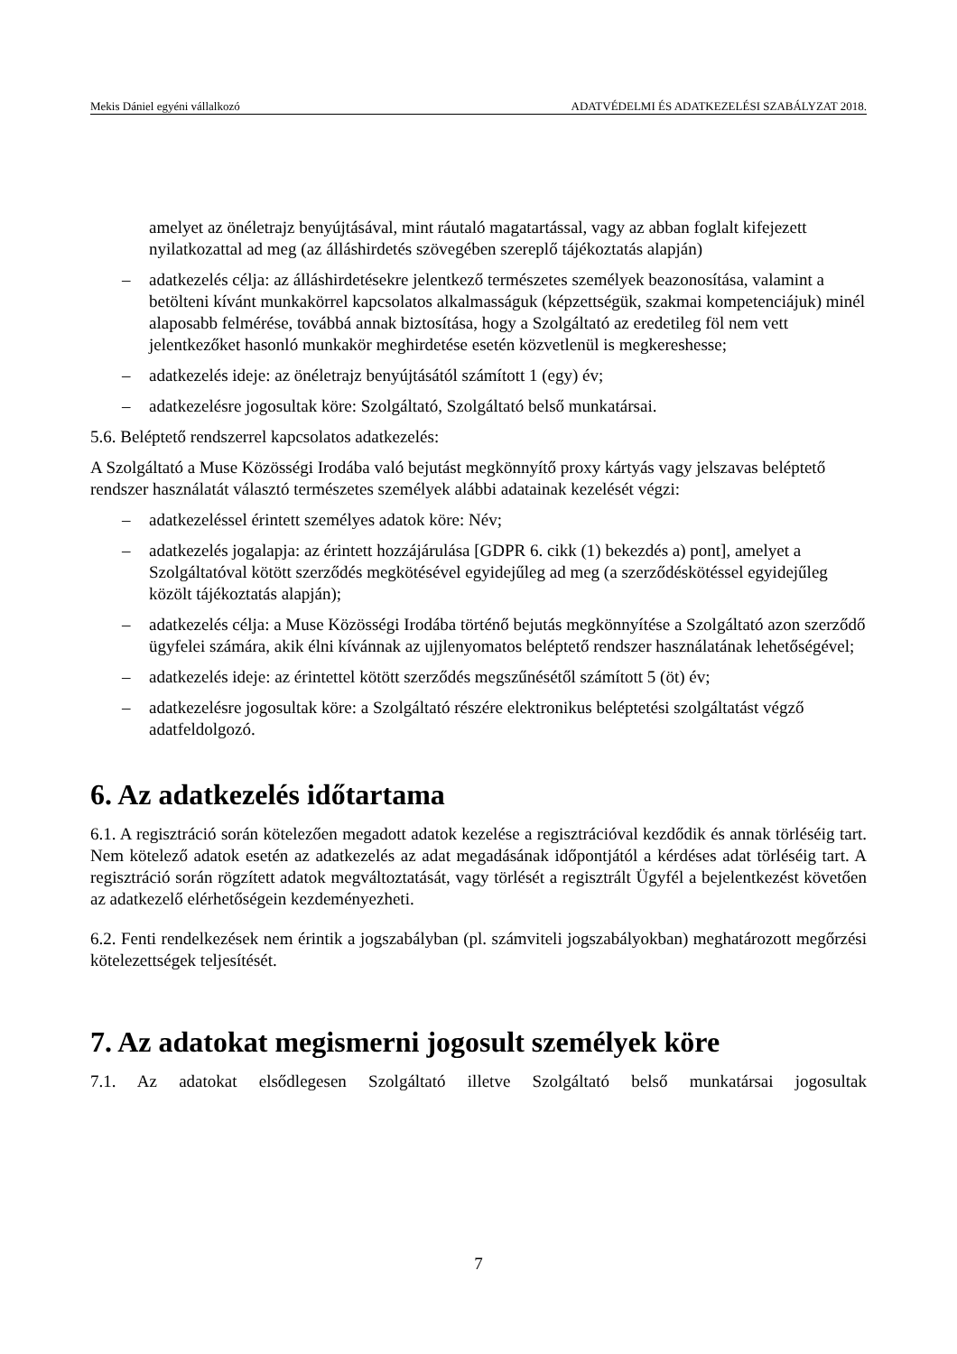Mekis Dániel egyéni vállalkozó ADATVÉDELMI ÉS ADATKEZELÉSI SZABÁLYZAT 2018.
amelyet az önéletrajz benyújtásával, mint ráutaló magatartással, vagy az abban foglalt kifejezett nyilatkozattal ad meg (az álláshirdetés szövegében szereplő tájékoztatás alapján)
– adatkezelés célja: az álláshirdetésekre jelentkező természetes személyek beazonosítása, valamint a betölteni kívánt munkakörrel kapcsolatos alkalmasságuk (képzettségük, szakmai kompetenciájuk) minél alaposabb felmérése, továbbá annak biztosítása, hogy a Szolgáltató az eredetileg föl nem vett jelentkezőket hasonló munkakör meghirdetése esetén közvetlenül is megkereshesse;
– adatkezelés ideje: az önéletrajz benyújtásától számított 1 (egy) év;
– adatkezelésre jogosultak köre: Szolgáltató, Szolgáltató belső munkatársai.
5.6. Beléptető rendszerrel kapcsolatos adatkezelés:
A Szolgáltató a Muse Közösségi Irodába való bejutást megkönnyítő proxy kártyás vagy jelszavas beléptető rendszer használatát választó természetes személyek alábbi adatainak kezelését végzi:
– adatkezeléssel érintett személyes adatok köre: Név;
– adatkezelés jogalapja: az érintett hozzájárulása [GDPR 6. cikk (1) bekezdés a) pont], amelyet a Szolgáltatóval kötött szerződés megkötésével egyidejűleg ad meg (a szerződéskötéssel egyidejűleg közölt tájékoztatás alapján);
– adatkezelés célja: a Muse Közösségi Irodába történő bejutás megkönnyítése a Szolgáltató azon szerződő ügyfelei számára, akik élni kívánnak az ujjlenyomatos beléptető rendszer használatának lehetőségével;
– adatkezelés ideje: az érintettel kötött szerződés megszűnésétől számított 5 (öt) év;
– adatkezelésre jogosultak köre: a Szolgáltató részére elektronikus beléptetési szolgáltatást végző adatfeldolgozó.
6. Az adatkezelés időtartama
6.1. A regisztráció során kötelezően megadott adatok kezelése a regisztrációval kezdődik és annak törléséig tart. Nem kötelező adatok esetén az adatkezelés az adat megadásának időpontjától a kérdéses adat törléséig tart. A regisztráció során rögzített adatok megváltoztatását, vagy törlését a regisztrált Ügyfél a bejelentkezést követően az adatkezelő elérhetőségein kezdeményezheti.
6.2. Fenti rendelkezések nem érintik a jogszabályban (pl. számviteli jogszabályokban) meghatározott megőrzési kötelezettségek teljesítését.
7. Az adatokat megismerni jogosult személyek köre
7.1. Az adatokat elsődlegesen Szolgáltató illetve Szolgáltató belső munkatársai jogosultak
7